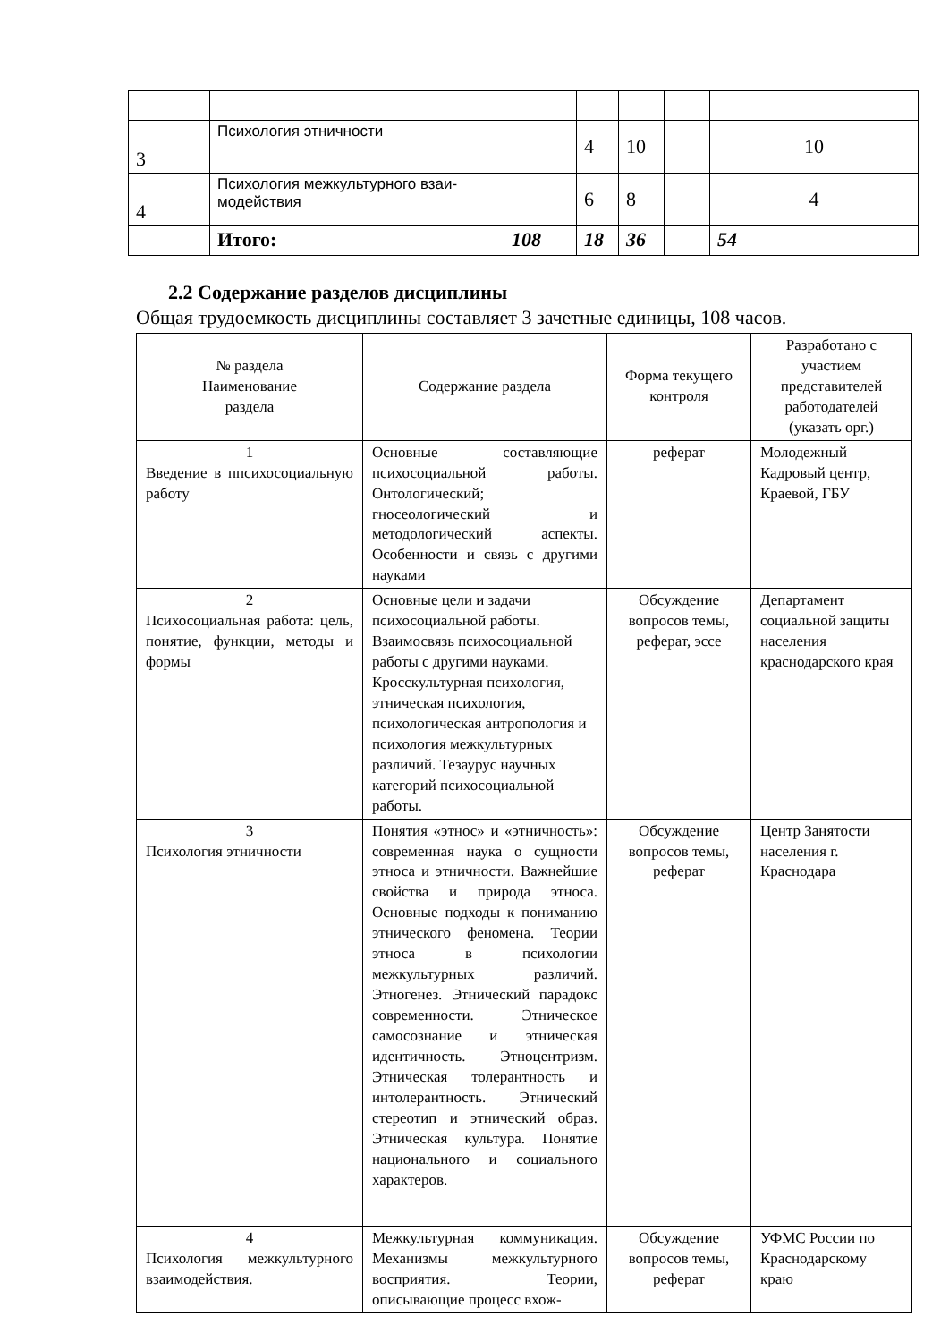| 3 | Психология этничности | | 4 | 10 | | 10 |
| 4 | Психология межкультурного взаи-модействия | | 6 | 8 | | 4 |
| | Итого: | 108 | 18 | 36 | | 54 |
2.2 Содержание разделов дисциплины
Общая трудоемкость дисциплины составляет 3 зачетные единицы, 108 часов.
| № раздела Наименование раздела | Содержание раздела | Форма текущего контроля | Разработано с участием представителей работодателей (указать орг.) |
| --- | --- | --- | --- |
| 1 Введение в ппсихосоциальную работу | Основные составляющие психосоциальной работы. Онтологический; гносеологический и методологический аспекты. Особенности и связь с другими науками | реферат | Молодежный Кадровый центр, Краевой, ГБУ |
| 2 Психосоциальная работа: цель, понятие, функции, методы и формы | Основные цели и задачи психосоциальной работы. Взаимосвязь психосоциальной работы с другими науками. Кросскультурная психология, этническая психология, психологическая антропология и психология межкультурных различий. Тезаурус научных категорий психосоциальной работы. | Обсуждение вопросов темы, реферат, эссе | Департамент социальной защиты населения краснодарского края |
| 3 Психология этничности | Понятия «этнос» и «этничность»: современная наука о сущности этноса и этничности. Важнейшие свойства и природа этноса. Основные подходы к пониманию этнического феномена. Теории этноса в психологии межкультурных различий. Этногенез. Этнический парадокс современности. Этническое самосознание и этническая идентичность. Этноцентризм. Этническая толерантность и интолерантность. Этнический стереотип и этнический образ. Этническая культура. Понятие национального и социального характеров. | Обсуждение вопросов темы, реферат | Центр Занятости населения г. Краснодара |
| 4 Психология межкультурного взаимодействия. | Межкультурная коммуникация. Механизмы межкультурного восприятия. Теории, описывающие процесс вхож- | Обсуждение вопросов темы, реферат | УФМС России по Краснодарскому краю |